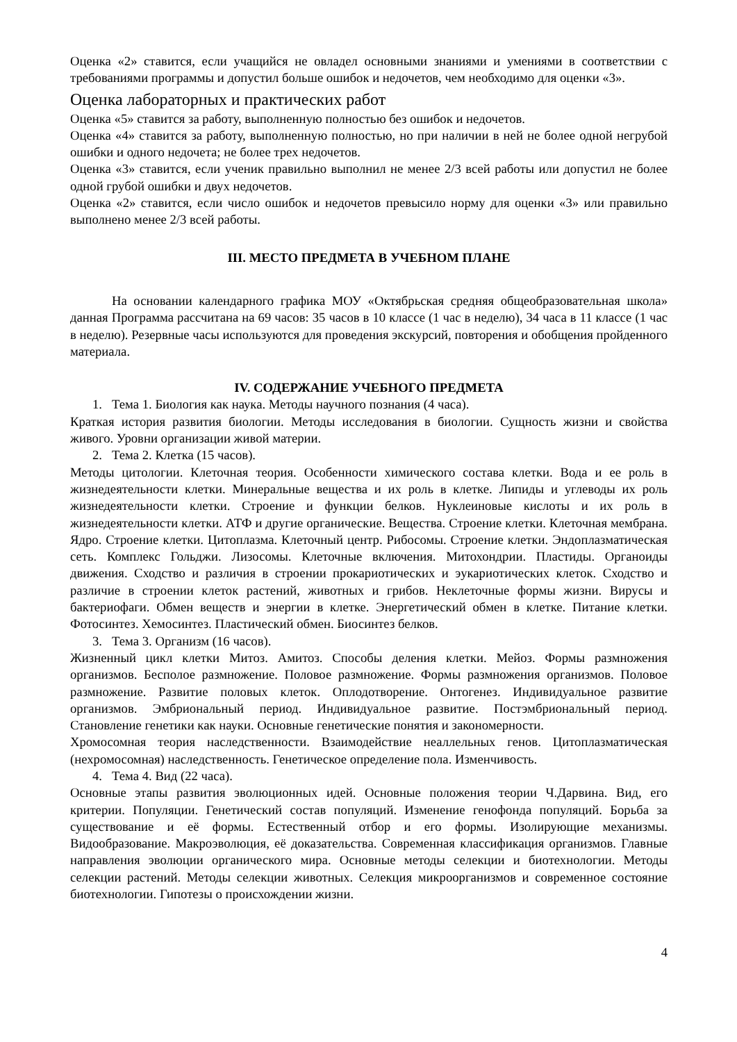Оценка «2» ставится, если учащийся не овладел основными знаниями и умениями в соответствии с требованиями программы и допустил больше ошибок и недочетов, чем необходимо для оценки «3».
Оценка лабораторных и практических работ
Оценка «5» ставится за работу, выполненную полностью без ошибок и недочетов.
Оценка «4» ставится за работу, выполненную полностью, но при наличии в ней не более одной негрубой ошибки и одного недочета; не более трех недочетов.
Оценка «3» ставится, если ученик правильно выполнил не менее 2/3 всей работы или допустил не более одной грубой ошибки и двух недочетов.
Оценка «2» ставится, если число ошибок и недочетов превысило норму для оценки «3» или правильно выполнено менее 2/3 всей работы.
III. МЕСТО ПРЕДМЕТА В УЧЕБНОМ ПЛАНЕ
На основании календарного графика МОУ «Октябрьская средняя общеобразовательная школа» данная Программа рассчитана на 69 часов: 35 часов в 10 классе (1 час в неделю), 34 часа в 11 классе (1 час в неделю). Резервные часы используются для проведения экскурсий, повторения и обобщения пройденного материала.
IV. СОДЕРЖАНИЕ УЧЕБНОГО ПРЕДМЕТА
1. Тема 1. Биология как наука. Методы научного познания (4 часа).
Краткая история развития биологии. Методы исследования в биологии. Сущность жизни и свойства живого. Уровни организации живой материи.
2. Тема 2. Клетка (15 часов).
Методы цитологии. Клеточная теория. Особенности химического состава клетки. Вода и ее роль в жизнедеятельности клетки. Минеральные вещества и их роль в клетке. Липиды и углеводы их роль жизнедеятельности клетки. Строение и функции белков. Нуклеиновые кислоты и их роль в жизнедеятельности клетки. АТФ и другие органические. Вещества. Строение клетки. Клеточная мембрана. Ядро. Строение клетки. Цитоплазма. Клеточный центр. Рибосомы. Строение клетки. Эндоплазматическая сеть. Комплекс Гольджи. Лизосомы. Клеточные включения. Митохондрии. Пластиды. Органоиды движения. Сходство и различия в строении прокариотических и эукариотических клеток. Сходство и различие в строении клеток растений, животных и грибов. Неклеточные формы жизни. Вирусы и бактериофаги. Обмен веществ и энергии в клетке. Энергетический обмен в клетке. Питание клетки. Фотосинтез. Хемосинтез. Пластический обмен. Биосинтез белков.
3. Тема 3. Организм (16 часов).
Жизненный цикл клетки Митоз. Амитоз. Способы деления клетки. Мейоз. Формы размножения организмов. Бесполое размножение. Половое размножение. Формы размножения организмов. Половое размножение. Развитие половых клеток. Оплодотворение. Онтогенез. Индивидуальное развитие организмов. Эмбриональный период. Индивидуальное развитие. Постэмбриональный период. Становление генетики как науки. Основные генетические понятия и закономерности.
Хромосомная теория наследственности. Взаимодействие неаллельных генов. Цитоплазматическая (нехромосомная) наследственность. Генетическое определение пола. Изменчивость.
4. Тема 4. Вид (22 часа).
Основные этапы развития эволюционных идей. Основные положения теории Ч.Дарвина. Вид, его критерии. Популяции. Генетический состав популяций. Изменение генофонда популяций. Борьба за существование и её формы. Естественный отбор и его формы. Изолирующие механизмы. Видообразование. Макроэволюция, её доказательства. Современная классификация организмов. Главные направления эволюции органического мира. Основные методы селекции и биотехнологии. Методы селекции растений. Методы селекции животных. Селекция микроорганизмов и современное состояние биотехнологии. Гипотезы о происхождении жизни.
4